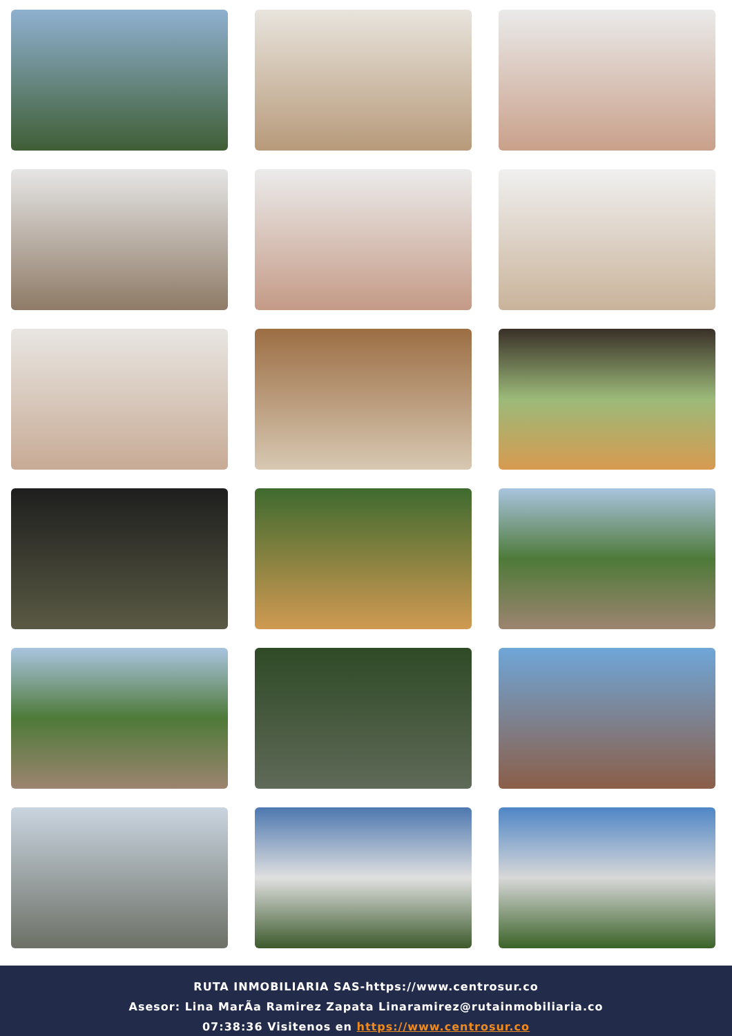RUTA INMOBILIARIA SAS-https://www.centrosur.co
Asesor: Lina MarÃa Ramirez Zapata Linaramirez@rutainmobiliaria.co
07:38:36 Visitenos en https://www.centrosur.co